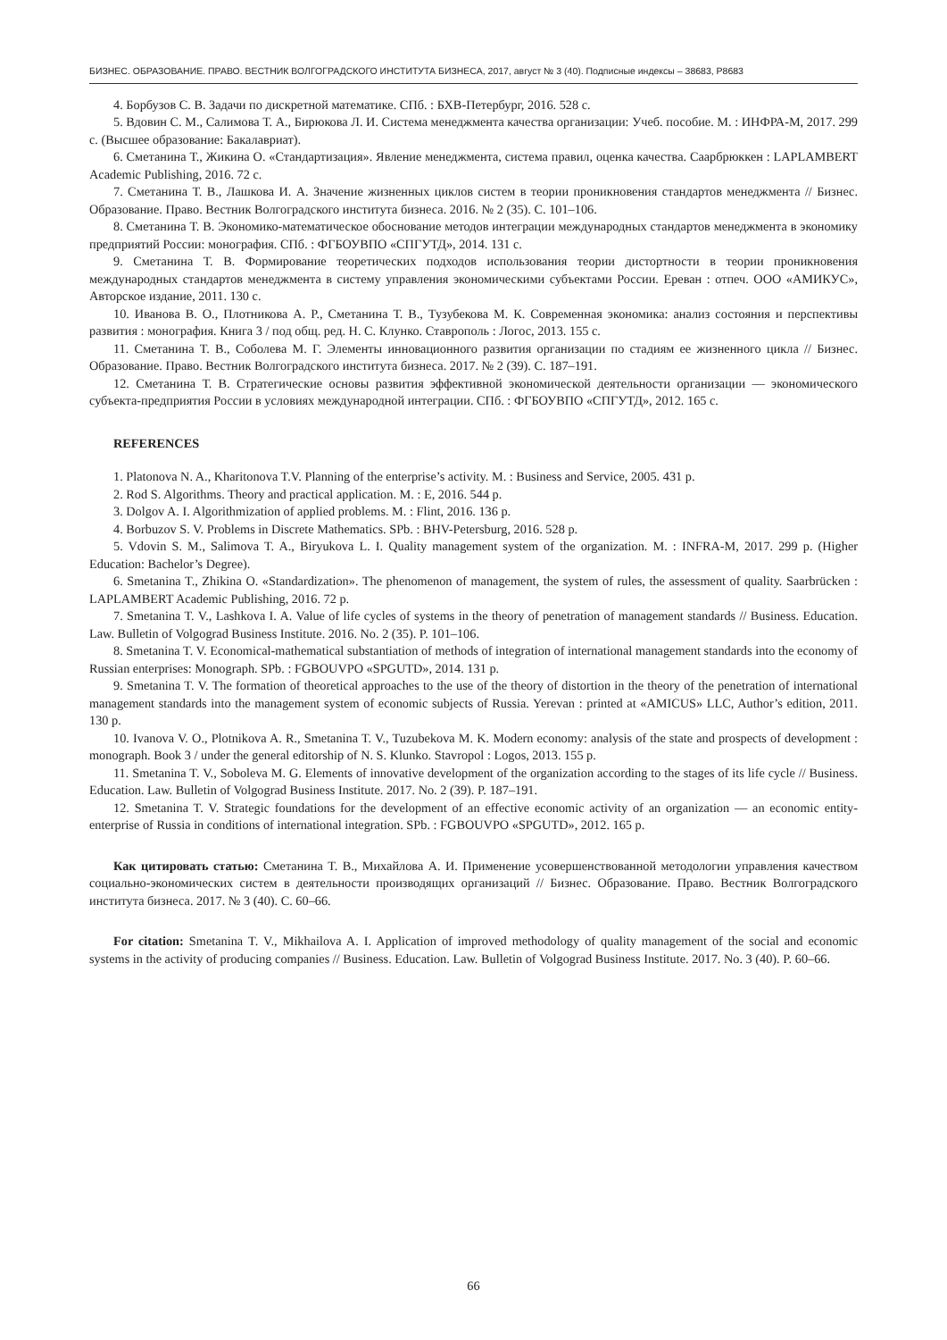БИЗНЕС. ОБРАЗОВАНИЕ. ПРАВО. ВЕСТНИК ВОЛГОГРАДСКОГО ИНСТИТУТА БИЗНЕСА, 2017, август № 3 (40). Подписные индексы – 38683, Р8683
4. Борбузов С. В. Задачи по дискретной математике. СПб. : БХВ-Петербург, 2016. 528 с.
5. Вдовин С. М., Салимова Т. А., Бирюкова Л. И. Система менеджмента качества организации: Учеб. пособие. М. : ИНФРА-М, 2017. 299 с. (Высшее образование: Бакалавриат).
6. Сметанина Т., Жикина О. «Стандартизация». Явление менеджмента, система правил, оценка качества. Саарбрюккен : LAPLAMBERT Academic Publishing, 2016. 72 с.
7. Сметанина Т. В., Лашкова И. А. Значение жизненных циклов систем в теории проникновения стандартов менеджмента // Бизнес. Образование. Право. Вестник Волгоградского института бизнеса. 2016. № 2 (35). С. 101–106.
8. Сметанина Т. В. Экономико-математическое обоснование методов интеграции международных стандартов менеджмента в экономику предприятий России: монография. СПб. : ФГБОУВПО «СПГУТД», 2014. 131 с.
9. Сметанина Т. В. Формирование теоретических подходов использования теории дистортности в теории проникновения международных стандартов менеджмента в систему управления экономическими субъектами России. Ереван : отпеч. ООО «АМИКУС», Авторское издание, 2011. 130 с.
10. Иванова В. О., Плотникова А. Р., Сметанина Т. В., Тузубекова М. К. Современная экономика: анализ состояния и перспективы развития : монография. Книга 3 / под общ. ред. Н. С. Клунко. Ставрополь : Логос, 2013. 155 с.
11. Сметанина Т. В., Соболева М. Г. Элементы инновационного развития организации по стадиям ее жизненного цикла // Бизнес. Образование. Право. Вестник Волгоградского института бизнеса. 2017. № 2 (39). С. 187–191.
12. Сметанина Т. В. Стратегические основы развития эффективной экономической деятельности организации — экономического субъекта-предприятия России в условиях международной интеграции. СПб. : ФГБОУВПО «СПГУТД», 2012. 165 с.
REFERENCES
1. Platonova N. A., Kharitonova T.V. Planning of the enterprise’s activity. M. : Business and Service, 2005. 431 p.
2. Rod S. Algorithms. Theory and practical application. M. : E, 2016. 544 p.
3. Dolgov A. I. Algorithmization of applied problems. M. : Flint, 2016. 136 p.
4. Borbuzov S. V. Problems in Discrete Mathematics. SPb. : BHV-Petersburg, 2016. 528 p.
5. Vdovin S. M., Salimova T. A., Biryukova L. I. Quality management system of the organization. M. : INFRA-M, 2017. 299 p. (Higher Education: Bachelor’s Degree).
6. Smetanina T., Zhikina O. «Standardization». The phenomenon of management, the system of rules, the assessment of quality. Saarbrücken : LAPLAMBERT Academic Publishing, 2016. 72 p.
7. Smetanina T. V., Lashkova I. A. Value of life cycles of systems in the theory of penetration of management standards // Business. Education. Law. Bulletin of Volgograd Business Institute. 2016. No. 2 (35). P. 101–106.
8. Smetanina T. V. Economical-mathematical substantiation of methods of integration of international management standards into the economy of Russian enterprises: Monograph. SPb. : FGBOUVPO «SPGUTD», 2014. 131 p.
9. Smetanina T. V. The formation of theoretical approaches to the use of the theory of distortion in the theory of the penetration of international management standards into the management system of economic subjects of Russia. Yerevan : printed at «AMICUS» LLC, Author’s edition, 2011. 130 p.
10. Ivanova V. O., Plotnikova A. R., Smetanina T. V., Tuzubekova M. K. Modern economy: analysis of the state and prospects of development : monograph. Book 3 / under the general editorship of N. S. Klunko. Stavropol : Logos, 2013. 155 p.
11. Smetanina T. V., Soboleva M. G. Elements of innovative development of the organization according to the stages of its life cycle // Business. Education. Law. Bulletin of Volgograd Business Institute. 2017. No. 2 (39). P. 187–191.
12. Smetanina T. V. Strategic foundations for the development of an effective economic activity of an organization — an economic entity-enterprise of Russia in conditions of international integration. SPb. : FGBOUVPO «SPGUTD», 2012. 165 p.
Как цитировать статью: Сметанина Т. В., Михайлова А. И. Применение усовершенствованной методологии управления качеством социально-экономических систем в деятельности производящих организаций // Бизнес. Образование. Право. Вестник Волгоградского института бизнеса. 2017. № 3 (40). С. 60–66.
For citation: Smetanina T. V., Mikhailova A. I. Application of improved methodology of quality management of the social and economic systems in the activity of producing companies // Business. Education. Law. Bulletin of Volgograd Business Institute. 2017. No. 3 (40). P. 60–66.
66